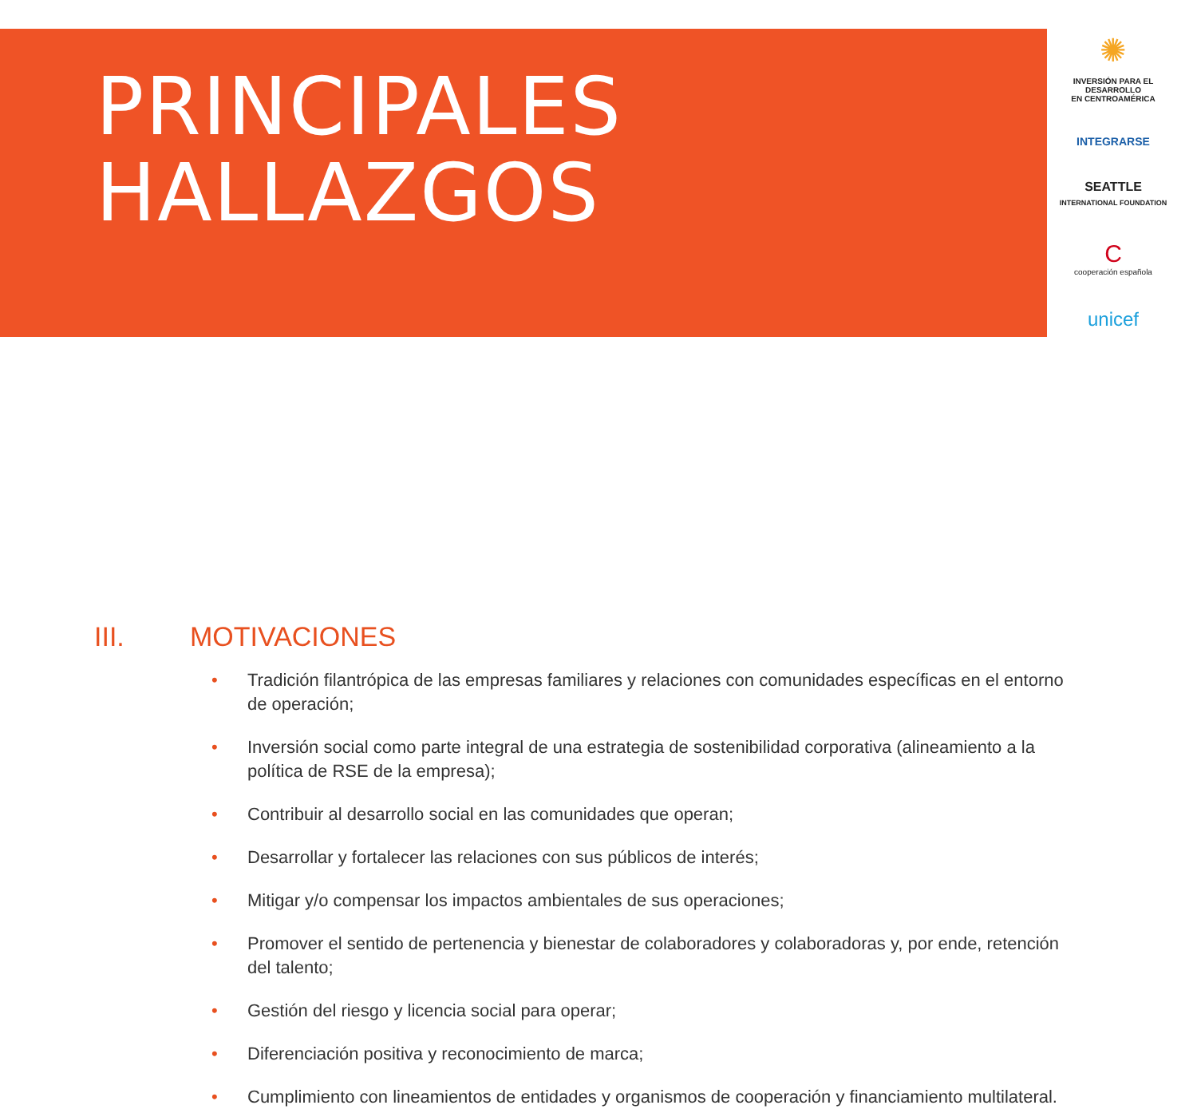PRINCIPALES
HALLAZGOS
✺
INVERSIÓN PARA EL DESARROLLO
EN CENTROAMÉRICA
INTEGRARSE
SEATTLE
INTERNATIONAL FOUNDATION
C
cooperación española
unicef
III. MOTIVACIONES
• Tradición filantrópica de las empresas familiares y relaciones con comunidades específicas en el entorno de operación;
• Inversión social como parte integral de una estrategia de sostenibilidad corporativa (alineamiento a la política de RSE de la empresa);
• Contribuir al desarrollo social en las comunidades que operan;
• Desarrollar y fortalecer las relaciones con sus públicos de interés;
• Mitigar y/o compensar los impactos ambientales de sus operaciones;
• Promover el sentido de pertenencia y bienestar de colaboradores y colaboradoras y, por ende, retención del talento;
• Gestión del riesgo y licencia social para operar;
• Diferenciación positiva y reconocimiento de marca;
• Cumplimiento con lineamientos de entidades y organismos de cooperación y financiamiento multilateral.